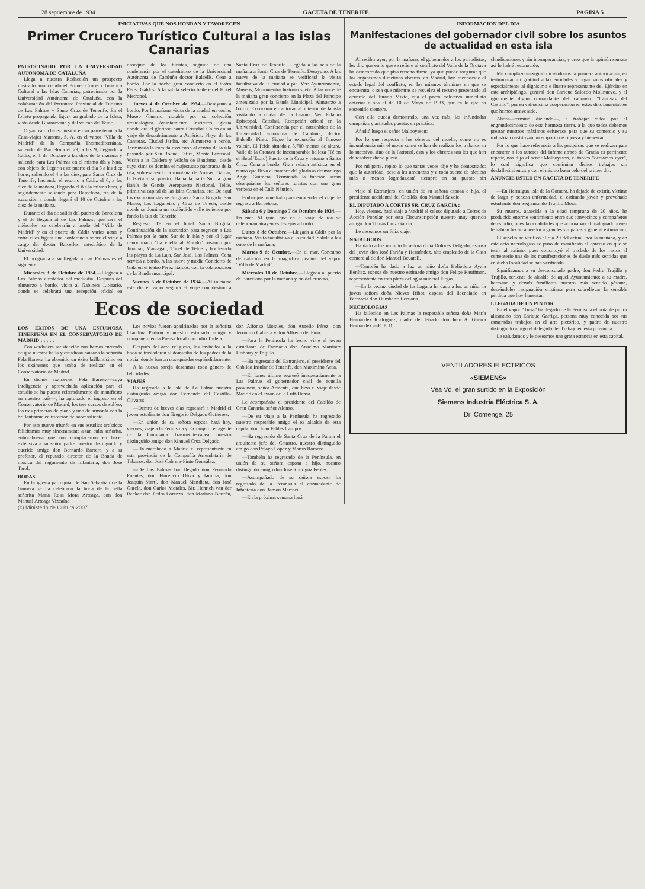28 septiembre de 1934 GACETA DE TENERIFE PAGINA 5
INICIATIVAS QUE NOS HONRAN Y FAVORECEN
Primer Crucero Turístico Cultural a las islas Canarias
PATROCINADO POR LA UNIVERSIDAD AUTONOMA DE CATALUÑA
Llega a nuestra Redacción un prospecto ilustrado anunciando el Primer Crucero Turístico Cultural a las Islas Canarias, patrocinado por la Universidad Autónoma de Cataluña, con la colaboración del Patronato Provincial de Turismo de Las Palmas y Santa Cruz de Tenerife. En el folleto propaganda figura un grabado de la Isleta, visto desde Guanarteme y del volcán del Teide.
Organiza dicha excursión en su parte técnica la Casa-viajes Marsans, S. A. en el vapor "Villa de Madrid" de la Compañía Trasmediterránea, saliendo de Barcelona el 29, a las 9, llegando a Cádiz, el 1 de Octubre a las diez de la mañana y saliendo para Las Palmas en el mismo día y hora, con objeto de llegar a este puerto el día 3 a las diez horas, saliendo el 4 a las diez, para Santa Cruz de Tenerife, haciendo el retorno a Cádiz el 6, a las diez de la mañana, llegando el 8 a la misma hora, y seguidamente saliendo para Barcelona, fin de la excursión a donde llegará el 10 de Octubre a las diez de la mañana.
Durante el día de salida del puerto de Barcelona y el de llegada al de Las Palmas, que será el miércoles, se celebrarán a bordo del "Villa de Madrid" y en el puerto de Cádiz varios actos y entre ellos figura una conferencia sobre el viaje a cargo del doctor Balcelles, catedrático de la Universidad.
El programa a su llegada a Las Palmas es el siguiente:
Miércoles 3 de Octubre de 1934.—Llegada a Las Palmas alrededor del mediodía. Después del almuerzo a bordo, visita al Gabinete Literario, donde se celebrará una recepción oficial en obsequio de los turistas, seguida de una conferencia por el catedrático de la Universidad Autónoma de Cataluña doctor Balcells. Cena a bordo. Por la noche gran concierto en el teatro Pérez Galdós. A la salida selecto baile en el Hotel Metropol.
Jueves 4 de Octubre de 1934.—Desayuno a bordo. Por la mañana visita de la ciudad en coche: Museo Canario, notable por su colección arqueológica. Ayuntamiento, Institutos, iglesia donde oró el glorioso nauta Cristóbal Colón en su viaje de descubrimiento a América. Playa de las Canteras, Ciudad Jardín, etc. Almuerzo a bordo. Terminada la comida excursión al centro de la isla pasando por San Roque, Tafira, Monte Lentiscal. Visita a la Caldera y Volcán de Bandama, desde cuya cima se domina el majestuoso panorama de la isla, sobresaliendo la montaña de Arucas, Gáldar, la Isleta y su puerto. Hacia la parte Sur la gran Bahía de Gando, Aeropuerto Nacional. Telde, primitiva capital de las islas Canarias, etc. De aquí los excursionistas se dirigirán a Santa Brígida, San Mateo, Las Lagunetas y Cruz de Tejeda, desde donde se domina un espléndido valle teniendo por fondo la isla de Tenerife.
Regreso: Té en el hotel Santa Brígida. Continuación de la excursión para regresar a Las Palmas por la parte Sur de la isla y por el lugar denominado "La vuelta al Mundo" pasando por Jinamar, Marzagán, Túnel de Telde y bordeando las playas de La Laja, San José, Las Palmas. Cena servida a bordo. A las nueve y media Concierto de Gala en el teatro Pérez Galdós, con la colaboración de la Banda municipal.
Viernes 5 de Octubre de 1934.—Al iniciarse este día el vapor seguirá el viaje con destino a Santa Cruz de Tenerife. Llegada a las seis de la mañana a Santa Cruz de Tenerife. Desayuno. A las nueve de la mañana se verificará la visita facultativa de la ciudad a pie. Ver: Ayuntamiento, Museos, Monumentos históricos, etc. A las once de la mañana gran concierto en la Plaza del Príncipe amenizado por la Banda Municipal. Almuerzo a bordo. Excursión en autocar al interior de la isla visitando la ciudad de La Laguna. Ver: Palacio Episcopal, Catedral, Recepción oficial en la Universidad, Conferencia por el catedrático de la Universidad autónoma de Cataluña, doctor Balcells Pinto. Sigue la excursión al famoso volcán. El Teide situado a 3.700 metros de altura. Valle de la Orotava de incomparable belleza (Té en el Hotel Taoro) Puerto de la Cruz y retorno a Santa Cruz. Cena a bordo. Gran velada artística en el teatro que lleva el nombre del glorioso dramaturgo Angel Guimerá. Terminada la función serán obsequiados los señores turistas con una gran verbena en el Culb Náutico.
Embarque inmediato para emprender el viaje de regreso a Barcelona.
Sábado 6 y Domingo 7 de Octubre de 1934.—En mar. Al igual que en el viaje de ida se celebrarán atrayentes festejos a bordo.
Lunes 8 de Octubre.—Llegada a Cádiz por la mañana. Visita facultativa a la ciudad. Salida a las once de la mañana.
Martes 9 de Octubre.—En el mar. Concurso de natación en la magnífica piscina del vapor "Villa de Madrid".
Miércoles 10 de Octubre.—Llegada al puerto de Barcelona por la mañana y fin del crucero.
Ecos de sociedad
LOS EXITOS DE UNA ESTUDIOSA TINERFEÑA EN EL CONSERVATORIO DE MADRID : : : : :
Con verdadera satisfacción nos hemos enterado de que nuestra bella y estudiosa paisana la señorita Fela Barrera ha obtenido un éxito brillantísimo en los exámenes que acaba de realizar en el Conservatorio de Madrid.
En dichos exámenes, Fela Barrera—cuya inteligencia y aprovechada aplicación para el estudio se ha puesto reiteradamente de manifiesto en nuestro país—, ha aprobado el ingreso en el Conservatorio de Madrid, los tres cursos de solfeo, los tres primeros de piano y uno de armonía con la brillantísima calificación de sobresaliente.
Por este nuevo triunfo en sus estudios artísticos felicitamos muy sinceramente a tan culta señorita, enhorabuena que nos complacemos en hacer extensiva a su señor padre nuestro distinguido y querido amigo don Bernardo Barrera, y a su profesor, el reputado director de la Banda de música del regimiento de Infantería, don José Terol.
BODAS
En la iglesia parroquial de San Sebastián de la Gomera se ha celebrado la boda de la bella señorita María Rosa Mora Arteaga, con don Manuel Arteaga Vizcaíno.
Los novios fueron apadrinados por la señorita Claudina Padrón y nuestro estimado amigo y compañero en la Prensa local don Julio Tudela.
Después del acto religioso, los invitados a la boda se trasladaron al domicilio de los padres de la novia, donde fueron obsequiados espléndidamente.
A la nueva pareja deseamos todo género de felicidades.
VIAJES
Ha regreado a la isla de La Palma nuestro distinguido amigo don Fernando del Castillo-Olivares.
—Dentro de breves días regresará a Madrid el joven estudiante don Gregorio Delgado Gutiérrez.
—En unión de su señora esposa hará hoy, viernes, viaje a la Península y Extranjero, el agente de la Compañía Trasmediterránea, nuestro distinguido amigo don Manuel Cruz Delgado.
—Ha marchado a Madrid el representante en esta provincia de la Compañía Arrendataria de Tabacos, don José Cabrera-Pinto González.
—De Las Palmas han llegado don Fernando Fuentes, don Florencio Oliva y familia, don Joaquín Martí, don Manuel Mendieta, don José García, don Carlos Morales, Mr. Henrich van der Becker don Pedro Lorenzo, don Mariano Bertrán, don Alfonso Morales, don Aurelio Pérez, don Jerónimo Cabrera y don Alfredo del Pino.
—Para la Península ha hecho viaje el joven estudiante de Farmacia don Anselmo Martínez Uribarry y Trujillo.
—Ha regresado del Extranjero, el presidente del Cabildo Insular de Tenerife, don Maximino Acea.
—El lunes último regresó inesperadamente a Las Palmas el gobernador civil de aquella provincia, señor Armenta, que hizo el viaje desde Madrid en el avión de la Luft-Hansa.
Le acompañaba el presidente del Cabildo de Gran Canaria, señor Alonso.
—De su viaje a la Península ha regresado nuestro respetable amigo el ex alcalde de esta capital don Juan Febles Campos.
—Ha regresado de Santa Cruz de la Palma el arquitecto jefe del Catastro, nuestro distinguido amigo don Pelayo López y Martín Romero.
—También ha regresado de la Península, en unión de su señora esposa e hijo, nuestro distinguido amigo don José Rodríguz Febles.
—Acompañado de su señora esposa ha regresado de la Península el comandante de Infantería don Ramón Marraci.
—En la próxima semana hará
INFORMACION DEL DIA
Manifestaciones del gobernador civil sobre los asuntos de actualidad en esta isla
Al recibir ayer, por la mañana, el gobernador a los periodistas, les dijo que en lo que se refiere al conflicto del Valle de la Orotava ha demostrado que pisa terreno firme, ya que puede asegurar que los organismos directivos obreros, en Madrid, han reconocido el estado legal del conflicto, en los mismos términos en que se encuentra, o sea que mientras se resuelva el recurso presentado al acuerdo del Jurado Mixto, rija el pacto colectivo inmediato anterior o sea el de 10 de Mayo de 1933, que es lo que ha sostenido siempre.
Con ello queda demostrado, una vez más, las infundadas campañas y actitudes puestas en práctica.
Añadió luego el señor Malboysson:
Por lo que respecta a los obreros del muelle, como no es incumbencia mía el modo como se han de realizar los trabajos en lo sucesivo, sino de la Patronal, ésta y los obreros son los que han de resolver dicho punto.
Por mi parte, repito lo que tantas veces dije y he demostrado: que la autoridad, pese a las amenazas y a toda suerte de tácticas más o menos logradas,está siempre en su puesto sin claudicaciones y sin intemperancias, y creo que la opinión sensata así lo habrá reconocido.
Me complazco—siguió diciéndonos la primera autoridad—, en testimoniar mi gratitud a las entidades y organismos oficiales y especialmente al dignísimo e ilustre representante del Ejército en este archipiélago, general don Enrique Salcedo Molinuevo, y al igualmente digno comandante del cañonero "Cánovas del Castillo", por su valiosísima cooperación en estos días lamentables que hemos atravesado.
Ahora—terminó diciendo—, a trabajar todos por el engrandecimiento de esta hermosa tierra, a la que todos debemos prestar nuestros máximos esfuerzos para que su comercio y su industria constituyan un emporio de riqueza y bienestar.
Por lo que hace referencia a las pesquisas que se realizan para encontrar a los autores del infame atraco de Gracia es pertinente repetir, nos dijo el señor Malboysson, el tópico "decíamos ayer", lo cual significa que continúan dichos trabajos sin desfallecimientos y con el mismo buen celo del primer día.
ANUNCIE USTED EN GACETA DE TENERIFE
viaje al Extranjero, en unión de su señora esposa e hija, el presidente accidental del Cabildo, don Manuel Savoie.
EL DIPUTADO A CORTES SR. CRUZ GARCIA :
Hoy, viernes, hará viaje a Madrid el celoso diputado a Cortes de Acción Popular por esta Circunscripción nuestro muy querido amigo don Tomás Cruz García.
Le deseamos un feliz viaje.
NATALICIOS
Ha dado a luz un niño la señora doña Dolores Delgado, esposa del joven don José Fariña y Hernández, alto empleado de la Casa comercial de don Manuel Beuatell.
—También ha dado a luz un niño doña Heliodora Ayala Benítez, esposa de nuestro estimado amigo don Felipe Kauffman, representante en esta plaza del agua mineral Firgas.
—En la vecina ciudad de La Laguna ha dado a luz un niño, la joven señora doña Nieves Ribot, esposa del licenciado en Farmacia don Humberto Lecuona.
NECROLOGIAS
Ha fallecido en Las Palmas la respetable señora doña María Hernández Rodríguez, madre del letrado don Juan A. Guerra Hernández.—E. P. D.
—En Hermigua, isla de la Gomera, ha dejado de existir, víctima de larga y penosa enfermedad, el estimado joven y provchado estudiante don Segismundo Trujillo Mora.
Su muerte, acaecida a la edad temprana de 20 años, ha producido enorme sentimiento entre sus convecinos y compañeros de estudio, pues las cualidades que adornaban al malogrado joven le habían hecho acreedor a grandes simpatías y general estimación.
El sepelio se verificó el día 20 del actual, por la mañana, y en este acto necrológico se puso de manifiesto el aprecio en que se tenía al extinto, pues constituyó el traslado de los restos al cementerio una de las manifestaciones de duelo más sentidas que en dicha localidad se han verificado.
Significamos a su desconsolado padre, don Pedro Trujillo y Trujillo, teniente de alcalde de aquel Ayuntamiento; a su madre, hermano y demás familiares nuestro más sentido pésame, deseándoles resignación cristiana para sobrellevar la sensible pérdida que hoy lamentan.
LLEGADA DE UN PINTOR
En el vapor "Turia" ha llegado de la Península el notable pintor alicantino don Enrique Garriga, persona muy conocida por sus esmerados trabajos en el arte pictórico, y padre de nuestro distinguido amigo el delegado del Trabajo en esta provincia.
Le saludamos y le deseamos una grata estancia en esta capital.
VENTILADORES ELECTRICOS
«SIEMENS»
Vea Vd. el gran surtido en la Exposición
Siemens Industria Eléctrica S. A.
Dr. Comenge, 25
(c) Ministerio de Cultura 2007